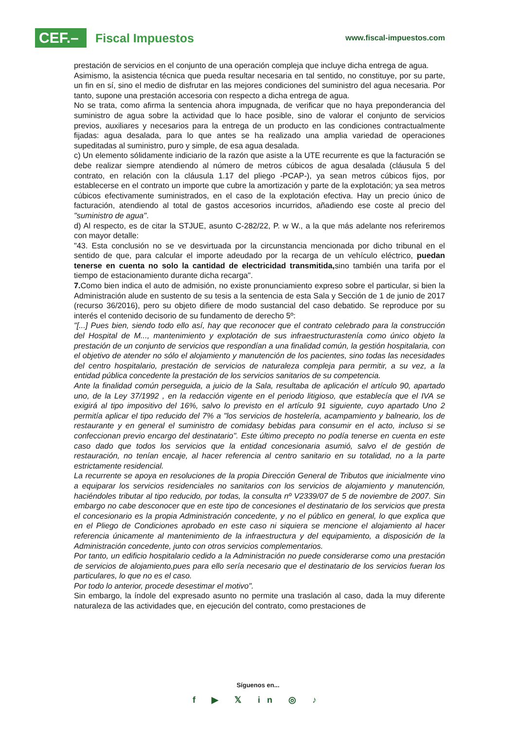CEF.–
Fiscal Impuestos
www.fiscal-impuestos.com
prestación de servicios en el conjunto de una operación compleja que incluye dicha entrega de agua.
Asimismo, la asistencia técnica que pueda resultar necesaria en tal sentido, no constituye, por su parte, un fin en sí, sino el medio de disfrutar en las mejores condiciones del suministro del agua necesaria. Por tanto, supone una prestación accesoria con respecto a dicha entrega de agua.
No se trata, como afirma la sentencia ahora impugnada, de verificar que no haya preponderancia del suministro de agua sobre la actividad que lo hace posible, sino de valorar el conjunto de servicios previos, auxiliares y necesarios para la entrega de un producto en las condiciones contractualmente fijadas: agua desalada, para lo que antes se ha realizado una amplia variedad de operaciones supeditadas al suministro, puro y simple, de esa agua desalada.
c) Un elemento sólidamente indiciario de la razón que asiste a la UTE recurrente es que la facturación se debe realizar siempre atendiendo al número de metros cúbicos de agua desalada (cláusula 5 del contrato, en relación con la cláusula 1.17 del pliego -PCAP-), ya sean metros cúbicos fijos, por establecerse en el contrato un importe que cubre la amortización y parte de la explotación; ya sea metros cúbicos efectivamente suministrados, en el caso de la explotación efectiva. Hay un precio único de facturación, atendiendo al total de gastos accesorios incurridos, añadiendo ese coste al precio del "suministro de agua".
d) Al respecto, es de citar la STJUE, asunto C-282/22, P. w W., a la que más adelante nos referiremos con mayor detalle:
"43. Esta conclusión no se ve desvirtuada por la circunstancia mencionada por dicho tribunal en el sentido de que, para calcular el importe adeudado por la recarga de un vehículo eléctrico, puedan tenerse en cuenta no solo la cantidad de electricidad transmitida, sino también una tarifa por el tiempo de estacionamiento durante dicha recarga".
7. Como bien indica el auto de admisión, no existe pronunciamiento expreso sobre el particular, si bien la Administración alude en sustento de su tesis a la sentencia de esta Sala y Sección de 1 de junio de 2017 (recurso 36/2016), pero su objeto difiere de modo sustancial del caso debatido. Se reproduce por su interés el contenido decisorio de su fundamento de derecho 5º:
"[...] Pues bien, siendo todo ello así, hay que reconocer que el contrato celebrado para la construcción del Hospital de M..., mantenimiento y explotación de sus infraestructurastenía como único objeto la prestación de un conjunto de servicios que respondían a una finalidad común, la gestión hospitalaria, con el objetivo de atender no sólo el alojamiento y manutención de los pacientes, sino todas las necesidades del centro hospitalario, prestación de servicios de naturaleza compleja para permitir, a su vez, a la entidad pública concedente la prestación de los servicios sanitarios de su competencia.
Ante la finalidad común perseguida, a juicio de la Sala, resultaba de aplicación el artículo 90, apartado uno, de la Ley 37/1992 , en la redacción vigente en el periodo litigioso, que establecía que el IVA se exigirá al tipo impositivo del 16%, salvo lo previsto en el artículo 91 siguiente, cuyo apartado Uno 2 permitía aplicar el tipo reducido del 7% a "los servicios de hostelería, acampamiento y balneario, los de restaurante y en general el suministro de comidasy bebidas para consumir en el acto, incluso si se confeccionan previo encargo del destinatario". Este último precepto no podía tenerse en cuenta en este caso dado que todos los servicios que la entidad concesionaria asumió, salvo el de gestión de restauración, no tenían encaje, al hacer referencia al centro sanitario en su totalidad, no a la parte estrictamente residencial.
La recurrente se apoya en resoluciones de la propia Dirección General de Tributos que inicialmente vino a equiparar los servicios residenciales no sanitarios con los servicios de alojamiento y manutención, haciéndoles tributar al tipo reducido, por todas, la consulta nº V2339/07 de 5 de noviembre de 2007. Sin embargo no cabe desconocer que en este tipo de concesiones el destinatario de los servicios que presta el concesionario es la propia Administración concedente, y no el público en general, lo que explica que en el Pliego de Condiciones aprobado en este caso ni siquiera se mencione el alojamiento al hacer referencia únicamente al mantenimiento de la infraestructura y del equipamiento, a disposición de la Administración concedente, junto con otros servicios complementarios.
Por tanto, un edificio hospitalario cedido a la Administración no puede considerarse como una prestación de servicios de alojamiento,pues para ello sería necesario que el destinatario de los servicios fueran los particulares, lo que no es el caso.
Por todo lo anterior, procede desestimar el motivo".
Sin embargo, la índole del expresado asunto no permite una traslación al caso, dada la muy diferente naturaleza de las actividades que, en ejecución del contrato, como prestaciones de
Síguenos en...
f ▶ 𝕏 in ◎ ♪